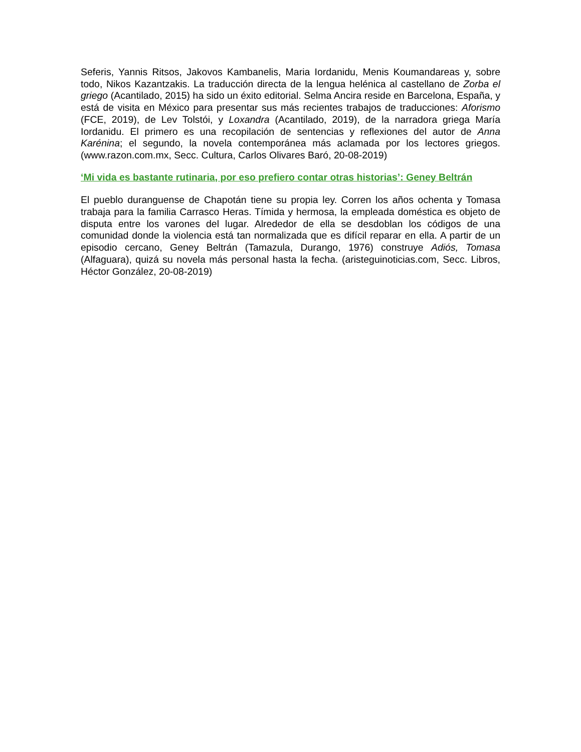Seferis, Yannis Ritsos, Jakovos Kambanelis, Maria Iordanidu, Menis Koumandareas y, sobre todo, Nikos Kazantzakis. La traducción directa de la lengua helénica al castellano de Zorba el griego (Acantilado, 2015) ha sido un éxito editorial. Selma Ancira reside en Barcelona, España, y está de visita en México para presentar sus más recientes trabajos de traducciones: Aforismo (FCE, 2019), de Lev Tolstói, y Loxandra (Acantilado, 2019), de la narradora griega María Iordanidu. El primero es una recopilación de sentencias y reflexiones del autor de Anna Karénina; el segundo, la novela contemporánea más aclamada por los lectores griegos. (www.razon.com.mx, Secc. Cultura, Carlos Olivares Baró, 20-08-2019)
‘Mi vida es bastante rutinaria, por eso prefiero contar otras historias’: Geney Beltrán
El pueblo duranguense de Chapotán tiene su propia ley. Corren los años ochenta y Tomasa trabaja para la familia Carrasco Heras. Tímida y hermosa, la empleada doméstica es objeto de disputa entre los varones del lugar. Alrededor de ella se desdoblan los códigos de una comunidad donde la violencia está tan normalizada que es difícil reparar en ella. A partir de un episodio cercano, Geney Beltrán (Tamazula, Durango, 1976) construye Adiós, Tomasa (Alfaguara), quizá su novela más personal hasta la fecha. (aristeguinoticias.com, Secc. Libros, Héctor González, 20-08-2019)